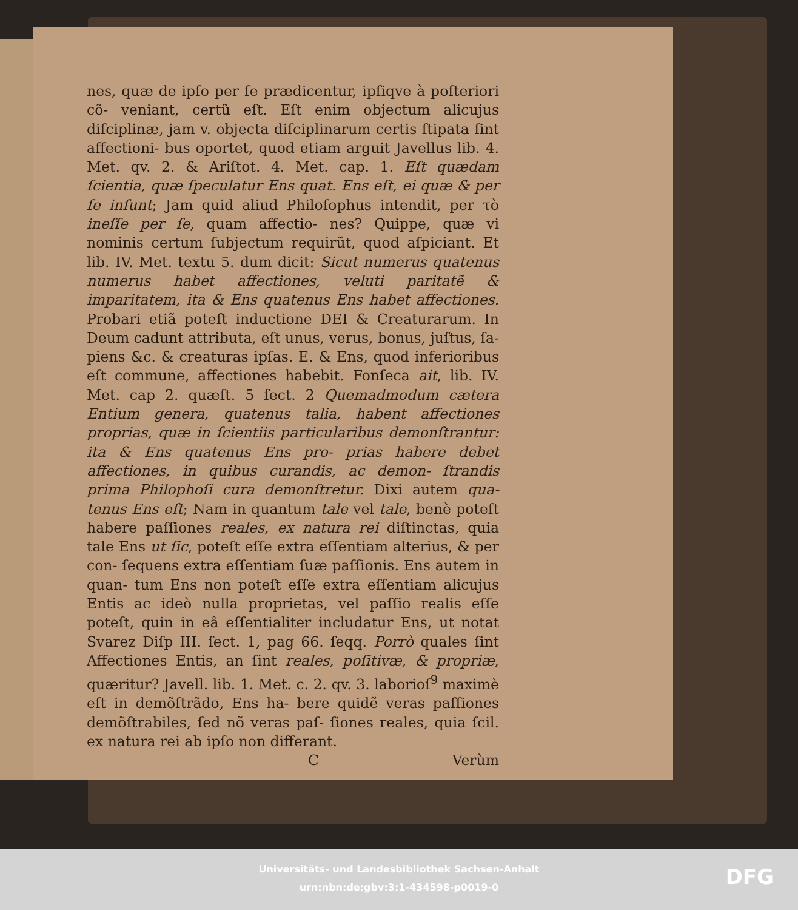nes, quæ de ipſo per ſe prædicentur, ipſiqve à poſteriori cõ- veniant, certũ eſt. Eſt enim objectum alicujus diſciplinæ, jam v. objecta diſciplinarum certis ſtipata ſint affectioni- bus oportet, quod etiam arguit Javellus lib. 4. Met. qv. 2. & Ariſtot. 4. Met. cap. 1. Eſt quædam ſcientia, quæ ſpeculatur Ens quat. Ens eſt, ei quæ & per ſe inſunt; Jam quid aliud Philoſophus intendit, per τὸ ineſſe per ſe, quam affectio- nes? Quippe, quæ vi nominis certum ſubjectum requirũt, quod aſpiciant. Et lib. IV. Met. textu 5. dum dicit: Sicut numerus quatenus numerus habet affectiones, veluti paritatẽ & imparitatem, ita & Ens quatenus Ens habet affectiones. Probari etiã poteſt inductione DEI & Creaturarum. In Deum cadunt attributa, eſt unus, verus, bonus, juſtus, ſa- piens &c. & creaturas ipſas. E. & Ens, quod inferioribus eſt commune, affectiones habebit. Fonſeca ait, lib. IV. Met. cap 2. quæſt. 5 ſect. 2 Quemadmodum cætera Entium genera, quatenus talia, habent affectiones proprias, quæ in ſcientiis particularibus demonſtrantur: ita & Ens quatenus Ens pro- prias habere debet affectiones, in quibus curandis, ac demon- ſtrandis prima Philophoſi cura demonſtretur. Dixi autem qua- tenus Ens eſt; Nam in quantum tale vel tale, benè poteſt habere paſſiones reales, ex natura rei diſtinctas, quia tale Ens ut ſic, poteſt eſſe extra eſſentiam alterius, & per con- ſequens extra eſſentiam ſuæ paſſionis. Ens autem in quan- tum Ens non poteſt eſſe extra eſſentiam alicujus Entis ac ideò nulla proprietas, vel paſſio realis eſſe poteſt, quin in eâ eſſentialiter includatur Ens, ut notat Svarez Diſp III. ſect. 1, pag 66. ſeqq. Porrò quales ſint Affectiones Entis, an ſint reales, poſitivæ, & propriæ, quæritur? Javell. lib. 1. Met. c. 2. qv. 3. laborioſ<sup>9</sup> maximè eſt in demõſtrãdo, Ens ha- bere quidẽ veras paſſiones demõſtrabiles, ſed nõ veras paſ- ſiones reales, quia ſcil. ex natura rei ab ipſo non differant.
C Verùm
Universitäts- und Landesbibliothek Sachsen-Anhalt
urn:nbn:de:gbv:3:1-434598-p0019-0
DFG